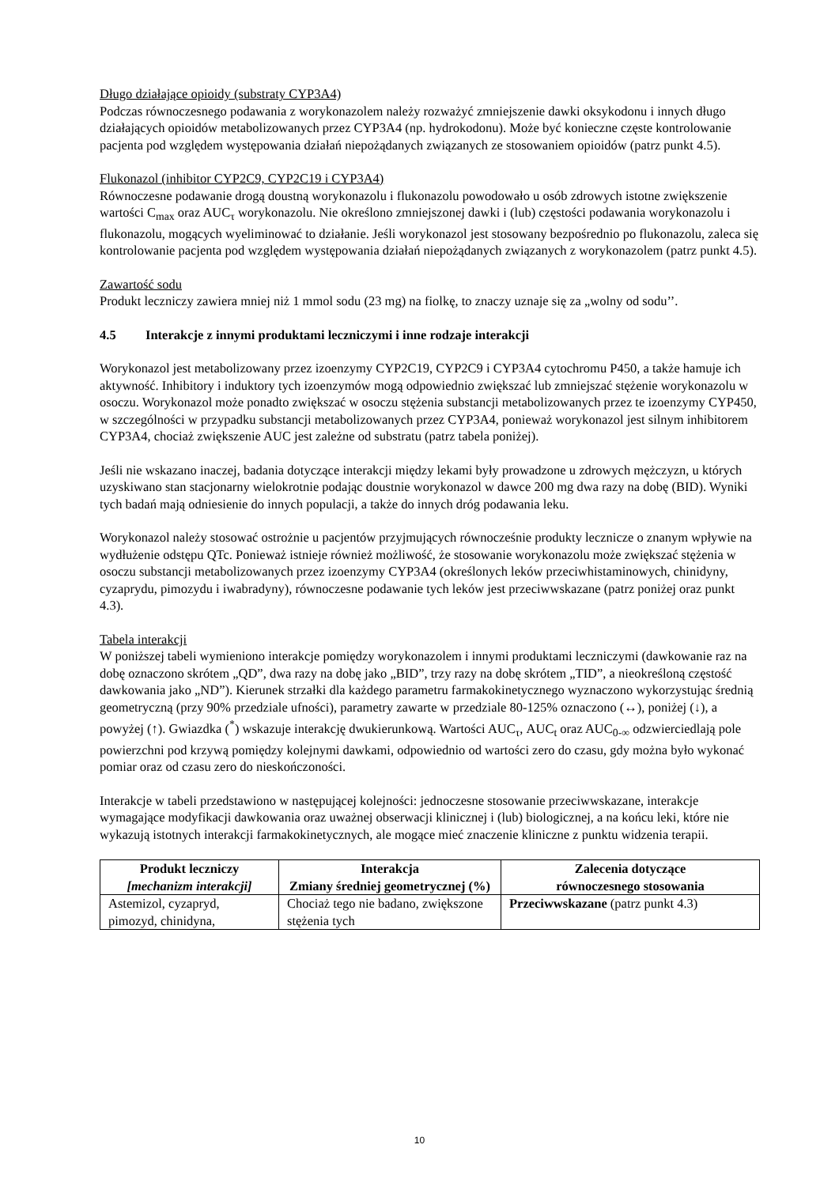Długo działające opioidy (substraty CYP3A4)
Podczas równoczesnego podawania z worykonazolem należy rozważyć zmniejszenie dawki oksykodonu i innych długo działających opioidów metabolizowanych przez CYP3A4 (np. hydrokodonu). Może być konieczne częste kontrolowanie pacjenta pod względem występowania działań niepożądanych związanych ze stosowaniem opioidów (patrz punkt 4.5).
Flukonazol (inhibitor CYP2C9, CYP2C19 i CYP3A4)
Równoczesne podawanie drogą doustną worykonazolu i flukonazolu powodowało u osób zdrowych istotne zwiększenie wartości C<sub>max</sub> oraz AUC<sub>τ</sub> worykonazolu. Nie określono zmniejszonej dawki i (lub) częstości podawania worykonazolu i flukonazolu, mogących wyeliminować to działanie. Jeśli worykonazol jest stosowany bezpośrednio po flukonazolu, zaleca się kontrolowanie pacjenta pod względem występowania działań niepożądanych związanych z worykonazolem (patrz punkt 4.5).
Zawartość sodu
Produkt leczniczy zawiera mniej niż 1 mmol sodu (23 mg) na fiolkę, to znaczy uznaje się za „wolny od sodu’’.
4.5 Interakcje z innymi produktami leczniczymi i inne rodzaje interakcji
Worykonazol jest metabolizowany przez izoenzymy CYP2C19, CYP2C9 i CYP3A4 cytochromu P450, a także hamuje ich aktywność. Inhibitory i induktory tych izoenzymów mogą odpowiednio zwiększać lub zmniejszać stężenie worykonazolu w osoczu. Worykonazol może ponadto zwiększać w osoczu stężenia substancji metabolizowanych przez te izoenzymy CYP450, w szczególności w przypadku substancji metabolizowanych przez CYP3A4, ponieważ worykonazol jest silnym inhibitorem CYP3A4, chociaż zwiększenie AUC jest zależne od substratu (patrz tabela poniżej).
Jeśli nie wskazano inaczej, badania dotyczące interakcji między lekami były prowadzone u zdrowych mężczyzn, u których uzyskiwano stan stacjonarny wielokrotnie podając doustnie worykonazol w dawce 200 mg dwa razy na dobę (BID). Wyniki tych badań mają odniesienie do innych populacji, a także do innych dróg podawania leku.
Worykonazol należy stosować ostrożnie u pacjentów przyjmujących równocześnie produkty lecznicze o znanym wpływie na wydłużenie odstępu QTc. Ponieważ istnieje również możliwość, że stosowanie worykonazolu może zwiększać stężenia w osoczu substancji metabolizowanych przez izoenzymy CYP3A4 (określonych leków przeciwhistaminowych, chinidyny, cyzaprydu, pimozydu i iwabradyny), równoczesne podawanie tych leków jest przeciwwskazane (patrz poniżej oraz punkt 4.3).
Tabela interakcji
W poniższej tabeli wymieniono interakcje pomiędzy worykonazolem i innymi produktami leczniczymi (dawkowanie raz na dobę oznaczono skrótem „QD”, dwa razy na dobę jako „BID”, trzy razy na dobę skrótem „TID”, a nieokreśloną częstość dawkowania jako „ND”). Kierunek strzałki dla każdego parametru farmakokinetycznego wyznaczono wykorzystując średnią geometryczną (przy 90% przedziale ufności), parametry zawarte w przedziale 80-125% oznaczono (↔), poniżej (↓), a powyżej (↑). Gwiazdka (<sup>*</sup>) wskazuje interakcję dwukierunkową. Wartości AUC<sub>τ</sub>, AUC<sub>t</sub> oraz AUC<sub>0-∞</sub> odzwierciedlają pole powierzchni pod krzywą pomiędzy kolejnymi dawkami, odpowiednio od wartości zero do czasu, gdy można było wykonać pomiar oraz od czasu zero do nieskończoności.
Interakcje w tabeli przedstawiono w następującej kolejności: jednoczesne stosowanie przeciwwskazane, interakcje wymagające modyfikacji dawkowania oraz uważnej obserwacji klinicznej i (lub) biologicznej, a na końcu leki, które nie wykazują istotnych interakcji farmakokinetycznych, ale mogące mieć znaczenie kliniczne z punktu widzenia terapii.
| Produkt leczniczy [mechanizm interakcji] | Interakcja Zmiany średniej geometrycznej (%) | Zalecenia dotyczące równoczesnego stosowania |
| --- | --- | --- |
| Astemizol, cyzapryd, pimozyd, chinidyna, | Chociaż tego nie badano, zwiększone stężenia tych | Przeciwwskazane (patrz punkt 4.3) |
10